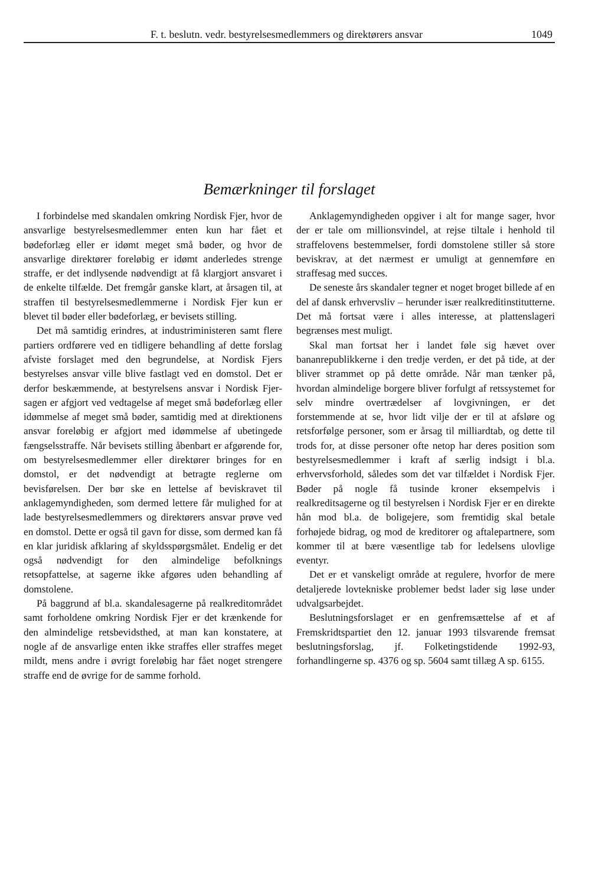F. t. beslutn. vedr. bestyrelsesmedlemmers og direktørers ansvar 1049
Bemærkninger til forslaget
I forbindelse med skandalen omkring Nordisk Fjer, hvor de ansvarlige bestyrelsesmedlemmer enten kun har fået et bødeforlæg eller er idømt meget små bøder, og hvor de ansvarlige direktører foreløbig er idømt anderledes strenge straffe, er det indlysende nødvendigt at få klargjort ansvaret i de enkelte tilfælde. Det fremgår ganske klart, at årsagen til, at straffen til bestyrelsesmedlemmerne i Nordisk Fjer kun er blevet til bøder eller bødeforlæg, er bevisets stilling.
Det må samtidig erindres, at industriministeren samt flere partiers ordførere ved en tidligere behandling af dette forslag afviste forslaget med den begrundelse, at Nordisk Fjers bestyrelses ansvar ville blive fastlagt ved en domstol. Det er derfor beskæmmende, at bestyrelsens ansvar i Nordisk Fjer-sagen er afgjort ved vedtagelse af meget små bødeforlæg eller idømmelse af meget små bøder, samtidig med at direktionens ansvar foreløbig er afgjort med idømmelse af ubetingede fængselsstraffe. Når bevisets stilling åbenbart er afgørende for, om bestyrelsesmedlemmer eller direktører bringes for en domstol, er det nødvendigt at betragte reglerne om bevisførelsen. Der bør ske en lettelse af beviskravet til anklagemyndigheden, som dermed lettere får mulighed for at lade bestyrelsesmedlemmers og direktørers ansvar prøve ved en domstol. Dette er også til gavn for disse, som dermed kan få en klar juridisk afklaring af skyldsspørgsmålet. Endelig er det også nødvendigt for den almindelige befolknings retsopfattelse, at sagerne ikke afgøres uden behandling af domstolene.
På baggrund af bl.a. skandalesagerne på realkreditområdet samt forholdene omkring Nordisk Fjer er det krænkende for den almindelige retsbevidsthed, at man kan konstatere, at nogle af de ansvarlige enten ikke straffes eller straffes meget mildt, mens andre i øvrigt foreløbig har fået noget strengere straffe end de øvrige for de samme forhold.
Anklagemyndigheden opgiver i alt for mange sager, hvor der er tale om millionsvindel, at rejse tiltale i henhold til straffelovens bestemmelser, fordi domstolene stiller så store beviskrav, at det nærmest er umuligt at gennemføre en straffesag med succes.
De seneste års skandaler tegner et noget broget billede af en del af dansk erhvervsliv – herunder især realkreditinstitutterne. Det må fortsat være i alles interesse, at plattenslageri begrænses mest muligt.
Skal man fortsat her i landet føle sig hævet over bananrepublikkerne i den tredje verden, er det på tide, at der bliver strammet op på dette område. Når man tænker på, hvordan almindelige borgere bliver forfulgt af retssystemet for selv mindre overtrædelser af lovgivningen, er det forstemmende at se, hvor lidt vilje der er til at afsløre og retsforfølge personer, som er årsag til milliardtab, og dette til trods for, at disse personer ofte netop har deres position som bestyrelsesmedlemmer i kraft af særlig indsigt i bl.a. erhvervsforhold, således som det var tilfældet i Nordisk Fjer. Bøder på nogle få tusinde kroner eksempelvis i realkreditsagerne og til bestyrelsen i Nordisk Fjer er en direkte hån mod bl.a. de boligejere, som fremtidig skal betale forhøjede bidrag, og mod de kreditorer og aftalepartnere, som kommer til at bære væsentlige tab for ledelsens ulovlige eventyr.
Det er et vanskeligt område at regulere, hvorfor de mere detaljerede lovtekniske problemer bedst lader sig løse under udvalgsarbejdet.
Beslutningsforslaget er en genfremsættelse af et af Fremskridtspartiet den 12. januar 1993 tilsvarende fremsat beslutningsforslag, jf. Folketingstidende 1992-93, forhandlingerne sp. 4376 og sp. 5604 samt tillæg A sp. 6155.